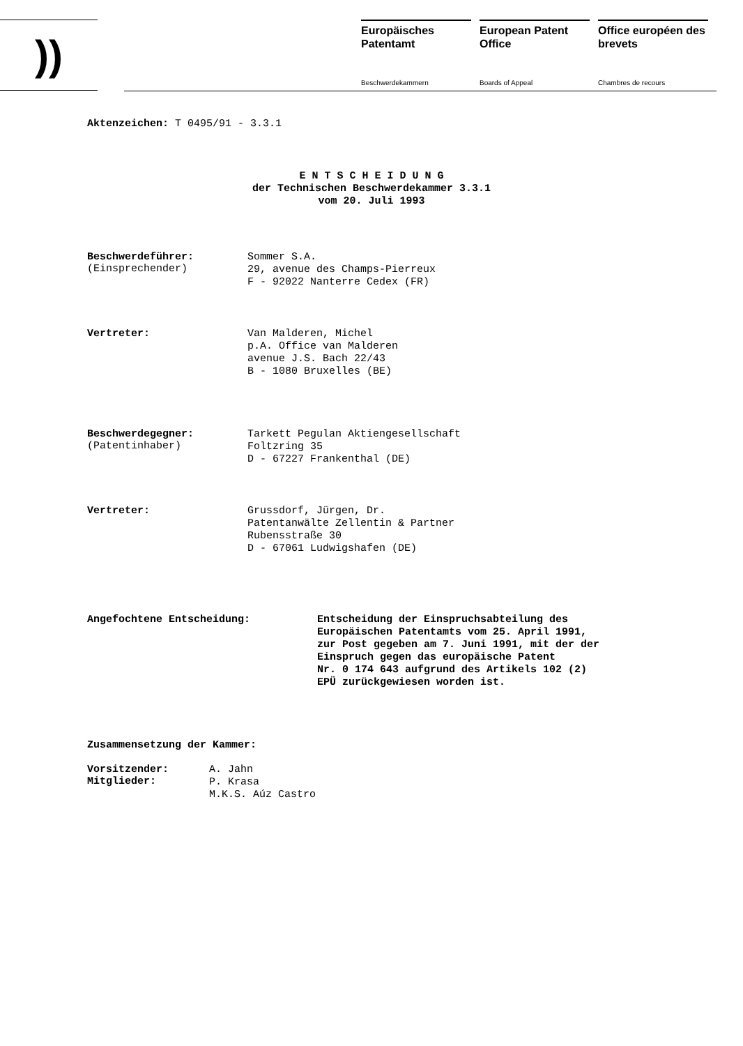))
Europäisches Patentamt
Beschwerdekammern
European Patent Office
Boards of Appeal
Office européen des brevets
Chambres de recours
Aktenzeichen: T 0495/91 - 3.3.1
E N T S C H E I D U N G
der Technischen Beschwerdekammer 3.3.1
vom 20. Juli 1993
Beschwerdeführer:
(Einsprechender)
Sommer S.A.
29, avenue des Champs-Pierreux
F - 92022 Nanterre Cedex (FR)
Vertreter:
Van Malderen, Michel
p.A. Office van Malderen
avenue J.S. Bach 22/43
B - 1080 Bruxelles (BE)
Beschwerdegegner:
(Patentinhaber)
Tarkett Pegulan Aktiengesellschaft
Foltzring 35
D - 67227 Frankenthal (DE)
Vertreter:
Grussdorf, Jürgen, Dr.
Patentanwälte Zellentin & Partner
Rubensstraße 30
D - 67061 Ludwigshafen (DE)
Angefochtene Entscheidung:
Entscheidung der Einspruchsabteilung des
Europäischen Patentamts vom 25. April 1991,
zur Post gegeben am 7. Juni 1991, mit der der
Einspruch gegen das europäische Patent
Nr. 0 174 643 aufgrund des Artikels 102 (2)
EPÜ zurückgewiesen worden ist.
Zusammensetzung der Kammer:
Vorsitzender:
Mitglieder:
A. Jahn
P. Krasa
M.K.S. Aúz Castro